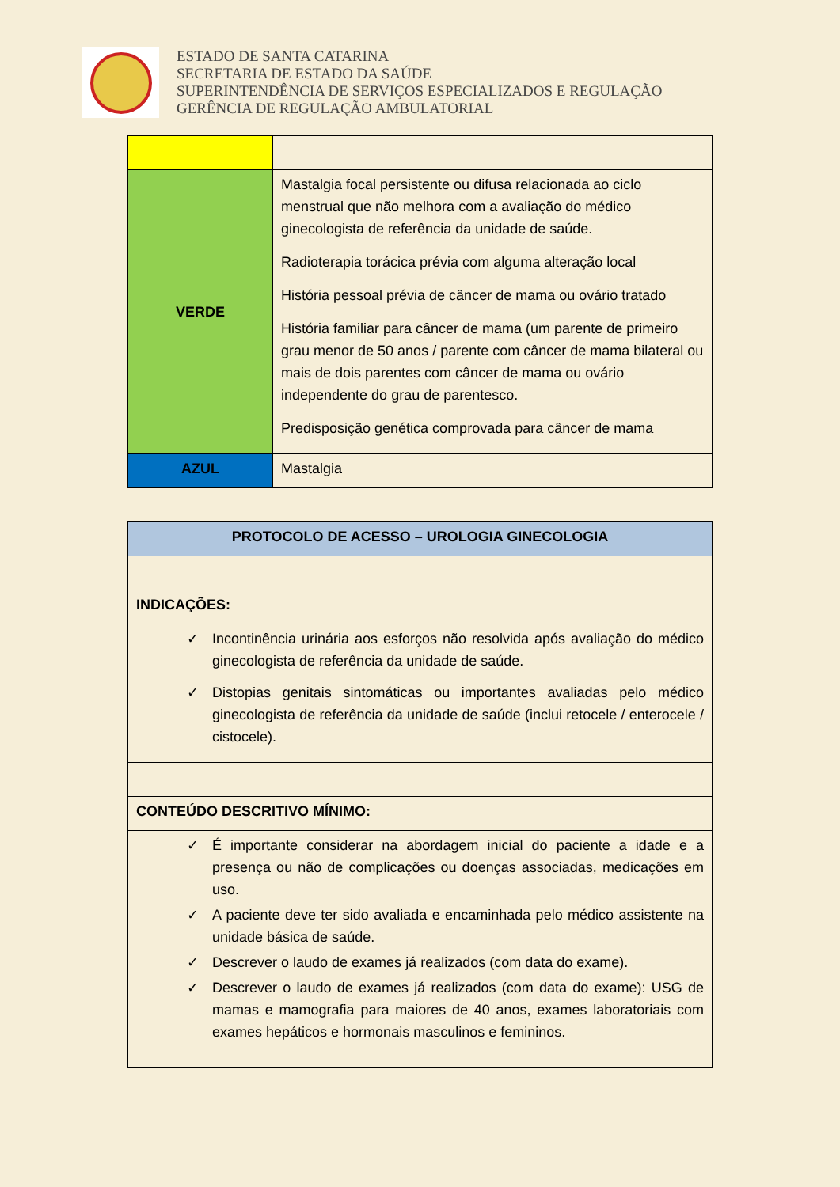ESTADO DE SANTA CATARINA
SECRETARIA DE ESTADO DA SAÚDE
SUPERINTENDÊNCIA DE SERVIÇOS ESPECIALIZADOS E REGULAÇÃO
GERÊNCIA DE REGULAÇÃO AMBULATORIAL
| VERDE | Mastalgia focal persistente ou difusa relacionada ao ciclo menstrual que não melhora com a avaliação do médico ginecologista de referência da unidade de saúde. Radioterapia torácica prévia com alguma alteração local História pessoal prévia de câncer de mama ou ovário tratado História familiar para câncer de mama (um parente de primeiro grau menor de 50 anos / parente com câncer de mama bilateral ou mais de dois parentes com câncer de mama ou ovário independente do grau de parentesco. Predisposição genética comprovada para câncer de mama |
| AZUL | Mastalgia |
| PROTOCOLO DE ACESSO – UROLOGIA GINECOLOGIA |
| INDICAÇÕES: |
| ✓ Incontinência urinária aos esforços não resolvida após avaliação do médico ginecologista de referência da unidade de saúde. ✓ Distopias genitais sintomáticas ou importantes avaliadas pelo médico ginecologista de referência da unidade de saúde (inclui retocele / enterocele / cistocele). |
| CONTEÚDO DESCRITIVO MÍNIMO: |
| ✓ É importante considerar na abordagem inicial do paciente a idade e a presença ou não de complicações ou doenças associadas, medicações em uso. ✓ A paciente deve ter sido avaliada e encaminhada pelo médico assistente na unidade básica de saúde. ✓ Descrever o laudo de exames já realizados (com data do exame). ✓ Descrever o laudo de exames já realizados (com data do exame): USG de mamas e mamografia para maiores de 40 anos, exames laboratoriais com exames hepáticos e hormonais masculinos e femininos. |